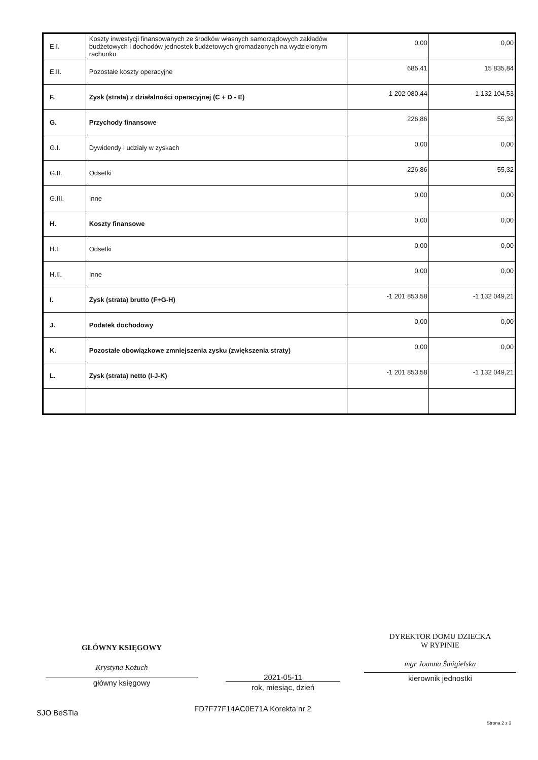| E.I. | Koszty inwestycji finansowanych ze środków własnych samorządowych zakładów budżetowych i dochodów jednostek budżetowych gromadzonych na wydzielonym rachunku | 0,00 | 0,00 |
| E.II. | Pozostałe koszty operacyjne | 685,41 | 15 835,84 |
| F. | Zysk (strata) z działalności operacyjnej (C + D - E) | -1 202 080,44 | -1 132 104,53 |
| G. | Przychody finansowe | 226,86 | 55,32 |
| G.I. | Dywidendy i udziały w zyskach | 0,00 | 0,00 |
| G.II. | Odsetki | 226,86 | 55,32 |
| G.III. | Inne | 0,00 | 0,00 |
| H. | Koszty finansowe | 0,00 | 0,00 |
| H.I. | Odsetki | 0,00 | 0,00 |
| H.II. | Inne | 0,00 | 0,00 |
| I. | Zysk (strata) brutto (F+G-H) | -1 201 853,58 | -1 132 049,21 |
| J. | Podatek dochodowy | 0,00 | 0,00 |
| K. | Pozostałe obowiązkowe zmniejszenia zysku (zwiększenia straty) | 0,00 | 0,00 |
| L. | Zysk (strata) netto (I-J-K) | -1 201 853,58 | -1 132 049,21 |
GŁÓWNY KSIĘGOWY
Krystyna Kożuch
główny księgowy
2021-05-11
rok, miesiąc, dzień
DYREKTOR DOMU DZIECKA
W RYPINIE
mgr Joanna Śmigielska
kierownik jednostki
SJO BeSTia FD7F77F14AC0E71A Korekta nr 2
Strona 2 z 3